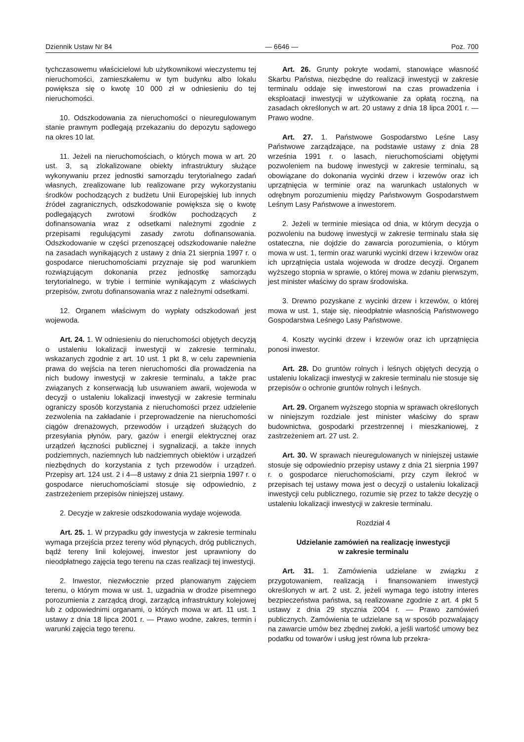Dziennik Ustaw Nr 84 — 6646 — Poz. 700
tychczasowemu właścicielowi lub użytkownikowi wieczystemu tej nieruchomości, zamieszkałemu w tym budynku albo lokalu powiększa się o kwotę 10 000 zł w odniesieniu do tej nieruchomości.
10. Odszkodowania za nieruchomości o nieuregulowanym stanie prawnym podlegają przekazaniu do depozytu sądowego na okres 10 lat.
11. Jeżeli na nieruchomościach, o których mowa w art. 20 ust. 3, są zlokalizowane obiekty infrastruktury służące wykonywaniu przez jednostki samorządu terytorialnego zadań własnych, zrealizowane lub realizowane przy wykorzystaniu środków pochodzących z budżetu Unii Europejskiej lub innych źródeł zagranicznych, odszkodowanie powiększa się o kwotę podlegających zwrotowi środków pochodzących z dofinansowania wraz z odsetkami należnymi zgodnie z przepisami regulującymi zasady zwrotu dofinansowania. Odszkodowanie w części przenoszącej odszkodowanie należne na zasadach wynikających z ustawy z dnia 21 sierpnia 1997 r. o gospodarce nieruchomościami przyznaje się pod warunkiem rozwiązującym dokonania przez jednostkę samorządu terytorialnego, w trybie i terminie wynikającym z właściwych przepisów, zwrotu dofinansowania wraz z należnymi odsetkami.
12. Organem właściwym do wypłaty odszkodowań jest wojewoda.
Art. 24. 1. W odniesieniu do nieruchomości objętych decyzją o ustaleniu lokalizacji inwestycji w zakresie terminalu, wskazanych zgodnie z art. 10 ust. 1 pkt 8, w celu zapewnienia prawa do wejścia na teren nieruchomości dla prowadzenia na nich budowy inwestycji w zakresie terminalu, a także prac związanych z konserwacją lub usuwaniem awarii, wojewoda w decyzji o ustaleniu lokalizacji inwestycji w zakresie terminalu ograniczy sposób korzystania z nieruchomości przez udzielenie zezwolenia na zakładanie i przeprowadzenie na nieruchomości ciągów drenażowych, przewodów i urządzeń służących do przesyłania płynów, pary, gazów i energii elektrycznej oraz urządzeń łączności publicznej i sygnalizacji, a także innych podziemnych, naziemnych lub nadziemnych obiektów i urządzeń niezbędnych do korzystania z tych przewodów i urządzeń. Przepisy art. 124 ust. 2 i 4—8 ustawy z dnia 21 sierpnia 1997 r. o gospodarce nieruchomościami stosuje się odpowiednio, z zastrzeżeniem przepisów niniejszej ustawy.
2. Decyzje w zakresie odszkodowania wydaje wojewoda.
Art. 25. 1. W przypadku gdy inwestycja w zakresie terminalu wymaga przejścia przez tereny wód płynących, dróg publicznych, bądź tereny linii kolejowej, inwestor jest uprawniony do nieodpłatnego zajęcia tego terenu na czas realizacji tej inwestycji.
2. Inwestor, niezwłocznie przed planowanym zajęciem terenu, o którym mowa w ust. 1, uzgadnia w drodze pisemnego porozumienia z zarządcą drogi, zarządcą infrastruktury kolejowej lub z odpowiednimi organami, o których mowa w art. 11 ust. 1 ustawy z dnia 18 lipca 2001 r. — Prawo wodne, zakres, termin i warunki zajęcia tego terenu.
Art. 26. Grunty pokryte wodami, stanowiące własność Skarbu Państwa, niezbędne do realizacji inwestycji w zakresie terminalu oddaje się inwestorowi na czas prowadzenia i eksploatacji inwestycji w użytkowanie za opłatą roczną, na zasadach określonych w art. 20 ustawy z dnia 18 lipca 2001 r. — Prawo wodne.
Art. 27. 1. Państwowe Gospodarstwo Leśne Lasy Państwowe zarządzające, na podstawie ustawy z dnia 28 września 1991 r. o lasach, nieruchomościami objętymi pozwoleniem na budowę inwestycji w zakresie terminalu, są obowiązane do dokonania wycinki drzew i krzewów oraz ich uprzątnięcia w terminie oraz na warunkach ustalonych w odrębnym porozumieniu między Państwowym Gospodarstwem Leśnym Lasy Państwowe a inwestorem.
2. Jeżeli w terminie miesiąca od dnia, w którym decyzja o pozwoleniu na budowę inwestycji w zakresie terminalu stała się ostateczna, nie dojdzie do zawarcia porozumienia, o którym mowa w ust. 1, termin oraz warunki wycinki drzew i krzewów oraz ich uprzątnięcia ustala wojewoda w drodze decyzji. Organem wyższego stopnia w sprawie, o której mowa w zdaniu pierwszym, jest minister właściwy do spraw środowiska.
3. Drewno pozyskane z wycinki drzew i krzewów, o której mowa w ust. 1, staje się, nieodpłatnie własnością Państwowego Gospodarstwa Leśnego Lasy Państwowe.
4. Koszty wycinki drzew i krzewów oraz ich uprzątnięcia ponosi inwestor.
Art. 28. Do gruntów rolnych i leśnych objętych decyzją o ustaleniu lokalizacji inwestycji w zakresie terminalu nie stosuje się przepisów o ochronie gruntów rolnych i leśnych.
Art. 29. Organem wyższego stopnia w sprawach określonych w niniejszym rozdziale jest minister właściwy do spraw budownictwa, gospodarki przestrzennej i mieszkaniowej, z zastrzeżeniem art. 27 ust. 2.
Art. 30. W sprawach nieuregulowanych w niniejszej ustawie stosuje się odpowiednio przepisy ustawy z dnia 21 sierpnia 1997 r. o gospodarce nieruchomościami, przy czym ilekroć w przepisach tej ustawy mowa jest o decyzji o ustaleniu lokalizacji inwestycji celu publicznego, rozumie się przez to także decyzję o ustaleniu lokalizacji inwestycji w zakresie terminalu.
Rozdział 4
Udzielanie zamówień na realizację inwestycji
w zakresie terminalu
Art. 31. 1. Zamówienia udzielane w związku z przygotowaniem, realizacją i finansowaniem inwestycji określonych w art. 2 ust. 2, jeżeli wymaga tego istotny interes bezpieczeństwa państwa, są realizowane zgodnie z art. 4 pkt 5 ustawy z dnia 29 stycznia 2004 r. — Prawo zamówień publicznych. Zamówienia te udzielane są w sposób pozwalający na zawarcie umów bez zbędnej zwłoki, a jeśli wartość umowy bez podatku od towarów i usług jest równa lub przekra-